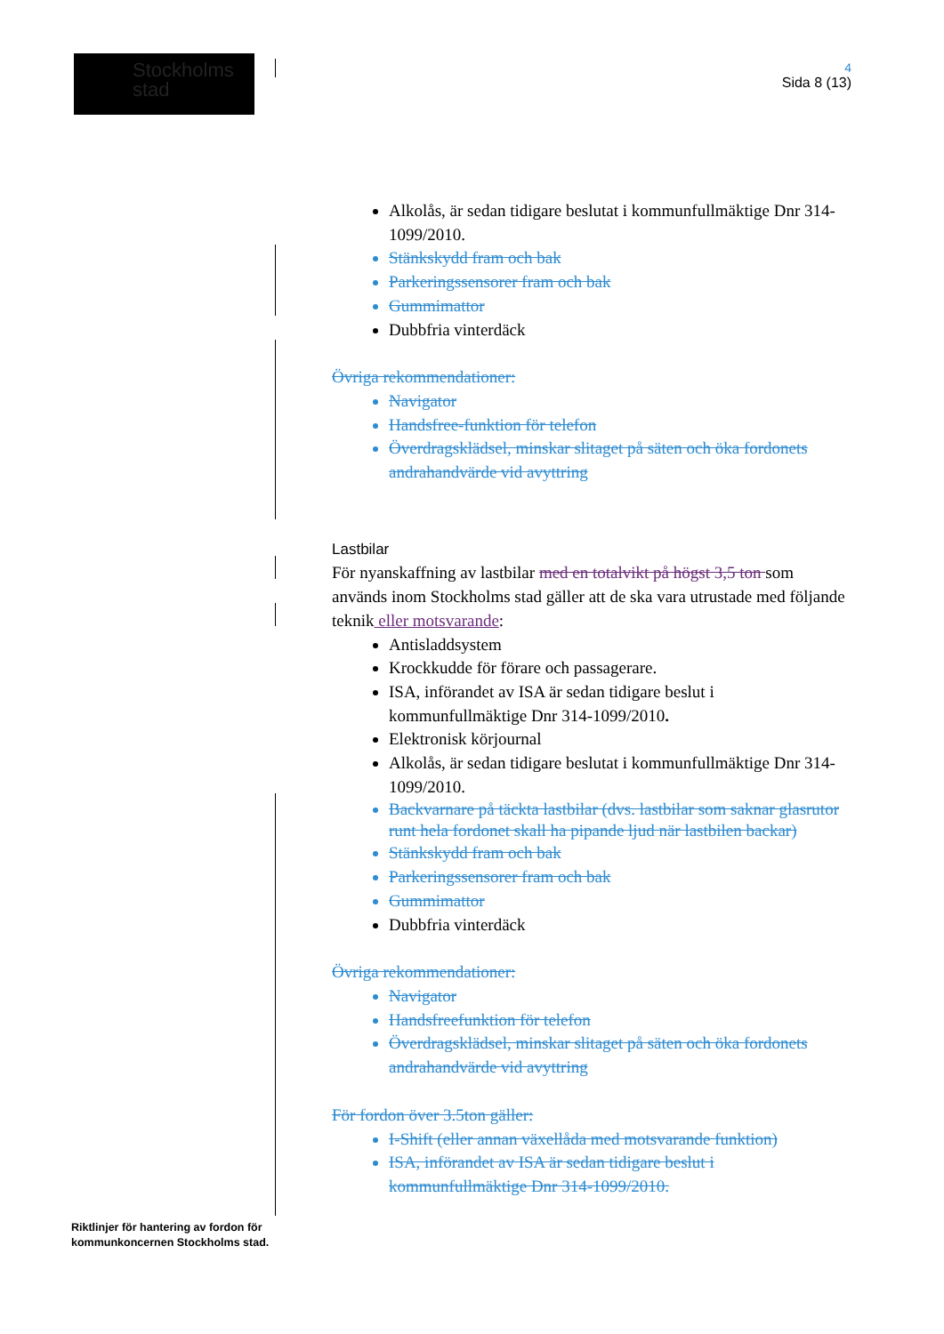Stockholms
stad
4
Sida 8 (13)
Alkolås, är sedan tidigare beslutat i kommunfullmäktige Dnr 314-1099/2010.
Stänkskydd fram och bak
Parkeringssensorer fram och bak
Gummimattor
Dubbfria vinterdäck
Övriga rekommendationer:
Navigator
Handsfree-funktion för telefon
Överdragsklädsel, minskar slitaget på säten och öka fordonets andrahandvärde vid avyttring
Lastbilar
För nyanskaffning av lastbilar med en totalvikt på högst 3,5 ton som används inom Stockholms stad gäller att de ska vara utrustade med följande teknik eller motsvarande:
Antisladdsystem
Krockkudde för förare och passagerare.
ISA, införandet av ISA är sedan tidigare beslut i kommunfullmäktige Dnr 314-1099/2010.
Elektronisk körjournal
Alkolås, är sedan tidigare beslutat i kommunfullmäktige Dnr 314-1099/2010.
Backvarnare på täckta lastbilar (dvs. lastbilar som saknar glasrutor runt hela fordonet skall ha pipande ljud när lastbilen backar)
Stänkskydd fram och bak
Parkeringssensorer fram och bak
Gummimattor
Dubbfria vinterdäck
Övriga rekommendationer:
Navigator
Handsfreefunktion för telefon
Överdragsklädsel, minskar slitaget på säten och öka fordonets andrahandvärde vid avyttring
För fordon över 3.5ton gäller:
I-Shift (eller annan växellåda med motsvarande funktion)
ISA, införandet av ISA är sedan tidigare beslut i kommunfullmäktige Dnr 314-1099/2010.
Riktlinjer för hantering av fordon för
kommunkoncernen Stockholms stad.